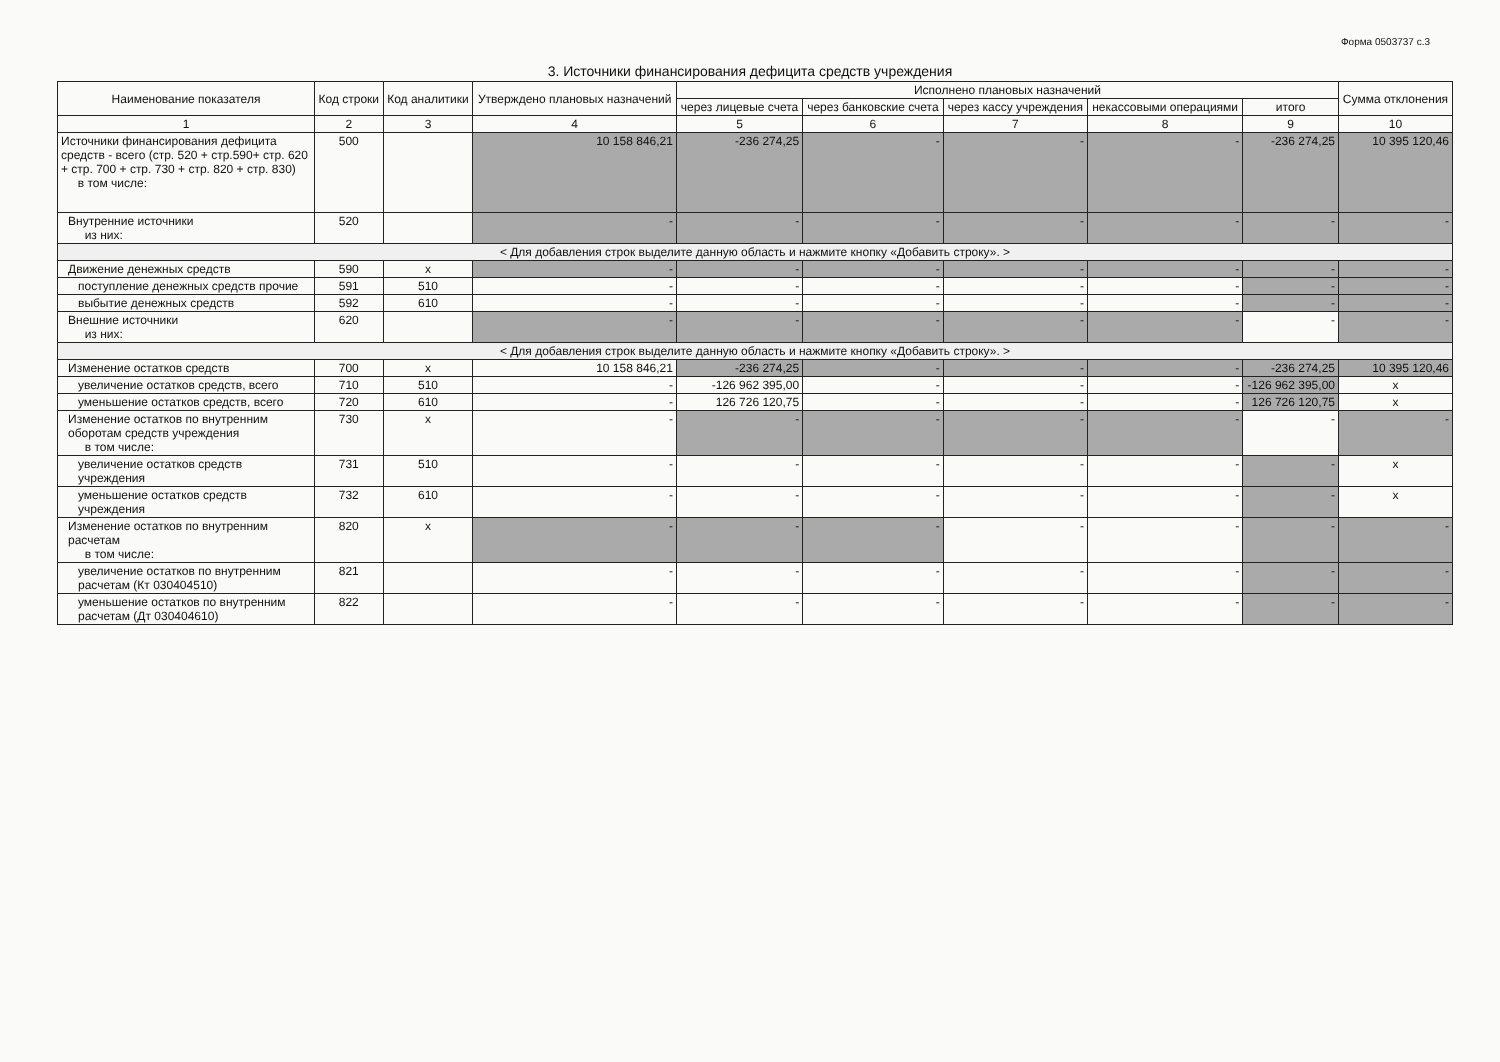Форма 0503737 с.3
3. Источники финансирования дефицита средств учреждения
| Наименование показателя | Код строки | Код аналитики | Утверждено плановых назначений | Исполнено плановых назначений | | | | | Сумма отклонения |
| --- | --- | --- | --- | --- | --- | --- | --- | --- | --- |
| | | | | через лицевые счета | через банковские счета | через кассу учреждения | некассовыми операциями | итого | |
| 1 | 2 | 3 | 4 | 5 | 6 | 7 | 8 | 9 | 10 |
| Источники финансирования дефицита средств - всего (стр. 520 + стр.590+ стр. 620 + стр. 700 + стр. 730 + стр. 820 + стр. 830) в том числе: | 500 | | 10 158 846,21 | -236 274,25 | - | - | - | -236 274,25 | 10 395 120,46 |
| Внутренние источники из них: | 520 | | - | - | - | - | - | - | - |
| < Для добавления строк выделите данную область и нажмите кнопку «Добавить строку». > | | | | | | | | | |
| Движение денежных средств | 590 | х | - | - | - | - | - | - | - |
| поступление денежных средств прочие | 591 | 510 | - | - | - | - | - | - | - |
| выбытие денежных средств | 592 | 610 | - | - | - | - | - | - | - |
| Внешние источники из них: | 620 | | - | - | - | - | - | - | - |
| < Для добавления строк выделите данную область и нажмите кнопку «Добавить строку». > | | | | | | | | | |
| Изменение остатков средств | 700 | х | 10 158 846,21 | -236 274,25 | - | - | - | -236 274,25 | 10 395 120,46 |
| увеличение остатков средств, всего | 710 | 510 | - | -126 962 395,00 | - | - | - | -126 962 395,00 | х |
| уменьшение остатков средств, всего | 720 | 610 | - | 126 726 120,75 | - | - | - | 126 726 120,75 | х |
| Изменение остатков по внутренним оборотам средств учреждения в том числе: | 730 | х | - | - | - | - | - | - | - |
| увеличение остатков средств учреждения | 731 | 510 | - | - | - | - | - | - | х |
| уменьшение остатков средств учреждения | 732 | 610 | - | - | - | - | - | - | х |
| Изменение остатков по внутренним расчетам в том числе: | 820 | х | - | - | - | - | - | - | - |
| увеличение остатков по внутренним расчетам (Кт 030404510) | 821 | | - | - | - | - | - | - | - |
| уменьшение остатков по внутренним расчетам (Дт 030404610) | 822 | | - | - | - | - | - | - | - |